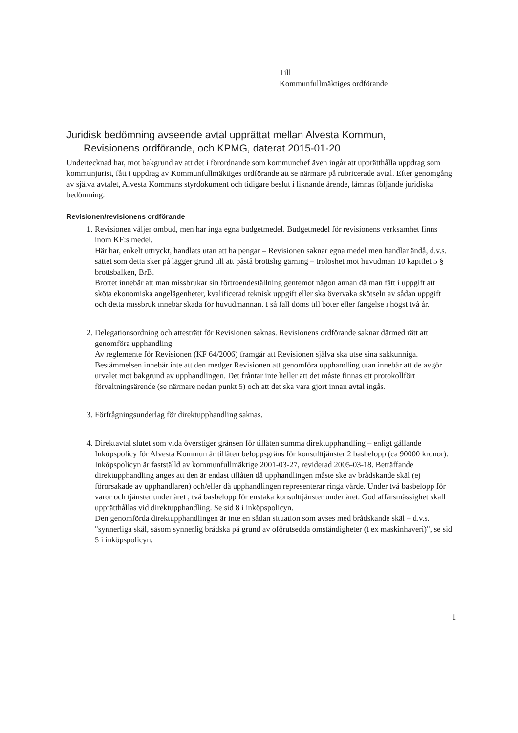Till
Kommunfullmäktiges ordförande
Juridisk bedömning avseende avtal upprättat mellan Alvesta Kommun,
Revisionens ordförande, och KPMG, daterat 2015-01-20
Undertecknad har, mot bakgrund av att det i förordnande som kommunchef även ingår att upprätthålla uppdrag som kommunjurist, fått i uppdrag av Kommunfullmäktiges ordförande att se närmare på rubricerade avtal. Efter genomgång av själva avtalet, Alvesta Kommuns styrdokument och tidigare beslut i liknande ärende, lämnas följande juridiska bedömning.
Revisionen/revisionens ordförande
1. Revisionen väljer ombud, men har inga egna budgetmedel. Budgetmedel för revisionens verksamhet finns inom KF:s medel.
Här har, enkelt uttryckt, handlats utan att ha pengar – Revisionen saknar egna medel men handlar ändå, d.v.s. sättet som detta sker på lägger grund till att påstå brottslig gärning – trolöshet mot huvudman 10 kapitlet 5 § brottsbalken, BrB.
Brottet innebär att man missbrukar sin förtroendeställning gentemot någon annan då man fått i uppgift att sköta ekonomiska angelägenheter, kvalificerad teknisk uppgift eller ska övervaka skötseln av sådan uppgift och detta missbruk innebär skada för huvudmannan. I så fall döms till böter eller fängelse i högst två år.
2. Delegationsordning och attesträtt för Revisionen saknas. Revisionens ordförande saknar därmed rätt att genomföra upphandling.
Av reglemente för Revisionen (KF 64/2006) framgår att Revisionen själva ska utse sina sakkunniga. Bestämmelsen innebär inte att den medger Revisionen att genomföra upphandling utan innebär att de avgör urvalet mot bakgrund av upphandlingen. Det fråntar inte heller att det måste finnas ett protokollfört förvaltningsärende (se närmare nedan punkt 5) och att det ska vara gjort innan avtal ingås.
3. Förfrågningsunderlag för direktupphandling saknas.
4. Direktavtal slutet som vida överstiger gränsen för tillåten summa direktupphandling – enligt gällande Inköpspolicy för Alvesta Kommun är tillåten beloppsgräns för konsulttjänster 2 basbelopp (ca 90000 kronor).
Inköpspolicyn är fastställd av kommunfullmäktige 2001-03-27, reviderad 2005-03-18. Beträffande direktupphandling anges att den är endast tillåten då upphandlingen måste ske av brådskande skäl (ej förorsakade av upphandlaren) och/eller då upphandlingen representerar ringa värde. Under två basbelopp för varor och tjänster under året , två basbelopp för enstaka konsulttjänster under året. God affärsmässighet skall upprätthållas vid direktupphandling. Se sid 8 i inköpspolicyn.
Den genomförda direktupphandlingen är inte en sådan situation som avses med brådskande skäl – d.v.s. "synnerliga skäl, såsom synnerlig brådska på grund av oförutsedda omständigheter (t ex maskinhaveri)", se sid 5 i inköpspolicyn.
1